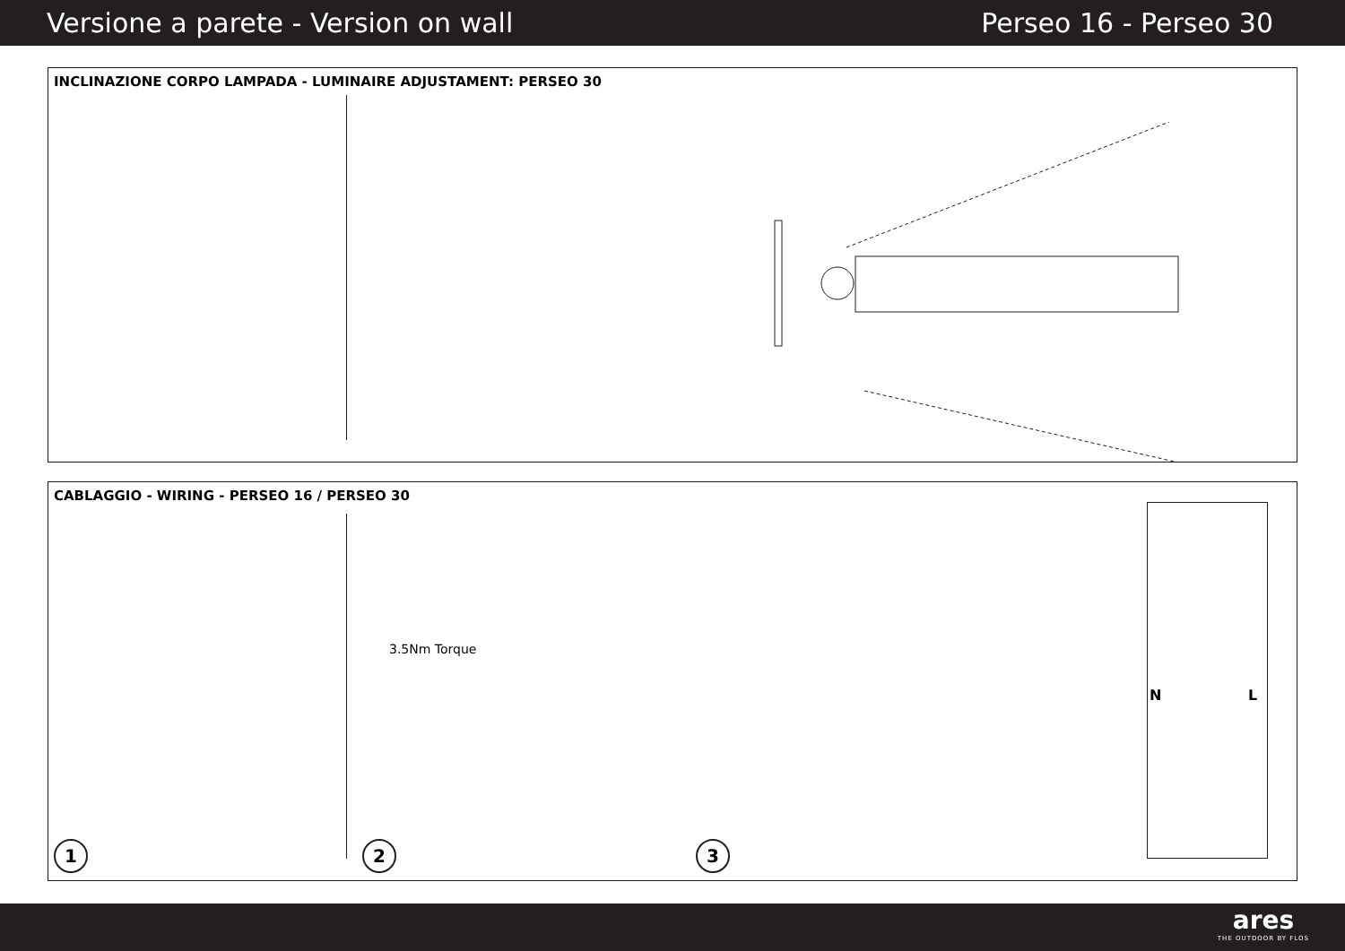Versione a parete - Version on wall Perseo 16 - Perseo 30
INCLINAZIONE CORPO LAMPADA - LUMINAIRE ADJUSTAMENT: PERSEO 30
CABLAGGIO - WIRING - PERSEO 16 / PERSEO 30
3.5Nm Torque
1 2 3
N L
ares
THE OUTDOOR BY FLOS